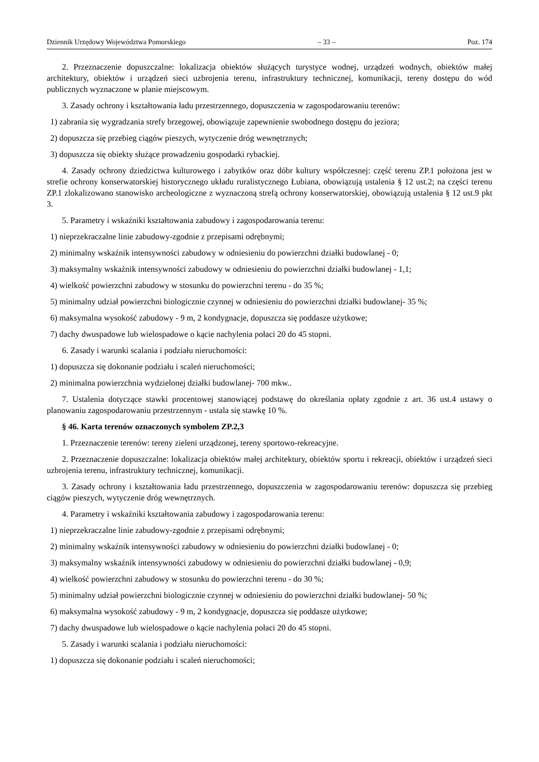Dziennik Urzędowy Województwa Pomorskiego – 33 – Poz. 174
2. Przeznaczenie dopuszczalne: lokalizacja obiektów służących turystyce wodnej, urządzeń wodnych, obiektów małej architektury, obiektów i urządzeń sieci uzbrojenia terenu, infrastruktury technicznej, komunikacji, tereny dostępu do wód publicznych wyznaczone w planie miejscowym.
3. Zasady ochrony i kształtowania ładu przestrzennego, dopuszczenia w zagospodarowaniu terenów:
1) zabrania się wygradzania strefy brzegowej, obowiązuje zapewnienie swobodnego dostępu do jeziora;
2) dopuszcza się przebieg ciągów pieszych, wytyczenie dróg wewnętrznych;
3) dopuszcza się obiekty służące prowadzeniu gospodarki rybackiej.
4. Zasady ochrony dziedzictwa kulturowego i zabytków oraz dóbr kultury współczesnej: część terenu ZP.1 położona jest w strefie ochrony konserwatorskiej historycznego układu ruralistycznego Łubiana, obowiązują ustalenia § 12 ust.2; na części terenu ZP.1 zlokalizowano stanowisko archeologiczne z wyznaczoną strefą ochrony konserwatorskiej, obowiązują ustalenia § 12 ust.9 pkt 3.
5. Parametry i wskaźniki kształtowania zabudowy i zagospodarowania terenu:
1) nieprzekraczalne linie zabudowy-zgodnie z przepisami odrębnymi;
2) minimalny wskaźnik intensywności zabudowy w odniesieniu do powierzchni działki budowlanej - 0;
3) maksymalny wskaźnik intensywności zabudowy w odniesieniu do powierzchni działki budowlanej - 1,1;
4) wielkość powierzchni zabudowy w stosunku do powierzchni terenu - do 35 %;
5) minimalny udział powierzchni biologicznie czynnej w odniesieniu do powierzchni działki budowlanej- 35 %;
6) maksymalna wysokość zabudowy - 9 m, 2 kondygnacje, dopuszcza się poddasze użytkowe;
7) dachy dwuspadowe lub wielospadowe o kącie nachylenia połaci 20 do 45 stopni.
6. Zasady i warunki scalania i podziału nieruchomości:
1) dopuszcza się dokonanie podziału i scaleń nieruchomości;
2) minimalna powierzchnia wydzielonej działki budowlanej- 700 mkw..
7. Ustalenia dotyczące stawki procentowej stanowiącej podstawę do określania opłaty zgodnie z art. 36 ust.4 ustawy o planowaniu zagospodarowaniu przestrzennym - ustala się stawkę 10 %.
§ 46. Karta terenów oznaczonych symbolem ZP.2,3
1. Przeznaczenie terenów: tereny zieleni urządzonej, tereny sportowo-rekreacyjne.
2. Przeznaczenie dopuszczalne: lokalizacja obiektów małej architektury, obiektów sportu i rekreacji, obiektów i urządzeń sieci uzbrojenia terenu, infrastruktury technicznej, komunikacji.
3. Zasady ochrony i kształtowania ładu przestrzennego, dopuszczenia w zagospodarowaniu terenów: dopuszcza się przebieg ciągów pieszych, wytyczenie dróg wewnętrznych.
4. Parametry i wskaźniki kształtowania zabudowy i zagospodarowania terenu:
1) nieprzekraczalne linie zabudowy-zgodnie z przepisami odrębnymi;
2) minimalny wskaźnik intensywności zabudowy w odniesieniu do powierzchni działki budowlanej - 0;
3) maksymalny wskaźnik intensywności zabudowy w odniesieniu do powierzchni działki budowlanej - 0,9;
4) wielkość powierzchni zabudowy w stosunku do powierzchni terenu - do 30 %;
5) minimalny udział powierzchni biologicznie czynnej w odniesieniu do powierzchni działki budowlanej- 50 %;
6) maksymalna wysokość zabudowy - 9 m, 2 kondygnacje, dopuszcza się poddasze użytkowe;
7) dachy dwuspadowe lub wielospadowe o kącie nachylenia połaci 20 do 45 stopni.
5. Zasady i warunki scalania i podziału nieruchomości:
1) dopuszcza się dokonanie podziału i scaleń nieruchomości;